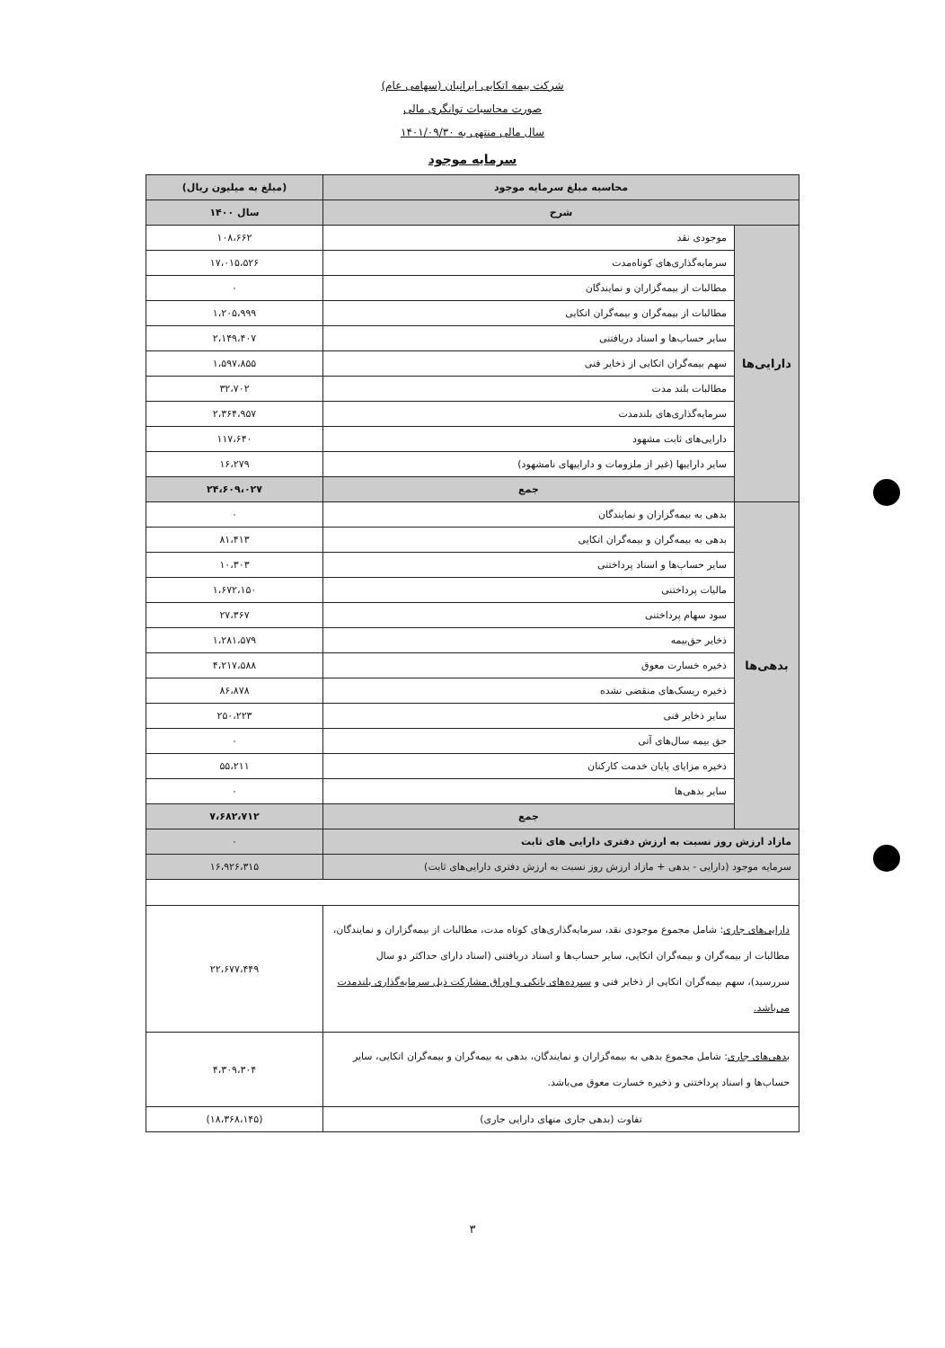شرکت بیمه اتکایی ایرانیان (سهامی عام)
صورت محاسبات توانگری مالی
سال مالی منتهی به ۱۴۰۱/۰۹/۳۰
سرمایه موجود
| محاسبه مبلغ سرمایه موجود | | (مبلغ به میلیون ریال) |
| --- | --- | --- |
| شرح | | سال ۱۴۰۰ |
| دارایی‌ها | موجودی نقد | ۱۰۸،۶۶۲ |
| | سرمایه‌گذاری‌های کوتاه‌مدت | ۱۷،۰۱۵،۵۲۶ |
| | مطالبات از بیمه‌گزاران و نمایندگان | ۰ |
| | مطالبات از بیمه‌گران و بیمه‌گران اتکایی | ۱،۲۰۵،۹۹۹ |
| | سایر حساب‌ها و اسناد دریافتنی | ۲،۱۴۹،۴۰۷ |
| | سهم بیمه‌گران اتکایی از ذخایر فنی | ۱،۵۹۷،۸۵۵ |
| | مطالبات بلند مدت | ۳۲،۷۰۲ |
| | سرمایه‌گذاری‌های بلندمدت | ۲،۳۶۴،۹۵۷ |
| | دارایی‌های ثابت مشهود | ۱۱۷،۶۴۰ |
| | سایر داراییها (غیر از ملزومات و داراییهای نامشهود) | ۱۶،۲۷۹ |
| | جمع | ۲۴،۶۰۹،۰۲۷ |
| بدهی‌ها | بدهی به بیمه‌گزاران و نمایندگان | ۰ |
| | بدهی به بیمه‌گران و بیمه‌گران اتکایی | ۸۱،۴۱۳ |
| | سایر حساب‌ها و اسناد پرداختنی | ۱۰،۳۰۳ |
| | مالیات پرداختنی | ۱،۶۷۲،۱۵۰ |
| | سود سهام پرداختنی | ۲۷،۳۶۷ |
| | ذخایر حق‌بیمه | ۱،۲۸۱،۵۷۹ |
| | ذخیره خسارت معوق | ۴،۲۱۷،۵۸۸ |
| | ذخیره ریسک‌های منقضی نشده | ۸۶،۸۷۸ |
| | سایر ذخایر فنی | ۲۵۰،۲۲۳ |
| | حق بیمه سال‌های آتی | ۰ |
| | ذخیره مزایای پایان خدمت کارکنان | ۵۵،۲۱۱ |
| | سایر بدهی‌ها | ۰ |
| | جمع | ۷،۶۸۲،۷۱۲ |
| مازاد ارزش روز نسبت به ارزش دفتری دارایی های ثابت | | ۰ |
| سرمایه موجود (دارایی - بدهی + مازاد ارزش روز نسبت به ارزش دفتری دارایی‌های ثابت) | | ۱۶،۹۲۶،۳۱۵ |
| دارایی‌های جاری : شامل مجموع موجودی نقد، سرمایه‌گذاری‌های کوتاه مدت، مطالبات از بیمه‌گزاران و نمایندگان، مطالبات از بیمه‌گران و بیمه‌گران اتکایی، سایر حساب‌ها و اسناد دریافتنی (اسناد دارای حداکثر دو سال سررسید)، سهم بیمه‌گران اتکایی از ذخایر فنی و سپرده‌های بانکی و اوراق مشارکت ذیل سرمایه‌گذاری بلندمدت می‌باشد. | | ۲۲،۶۷۷،۴۴۹ |
| بدهی‌های جاری : شامل مجموع بدهی به بیمه‌گزاران و نمایندگان، بدهی به بیمه‌گران و بیمه‌گران اتکایی، سایر حساب‌ها و اسناد پرداختنی و ذخیره خسارت معوق می‌باشد. | | ۴،۳۰۹،۳۰۴ |
| تفاوت (بدهی جاری منهای دارایی جاری) | | (۱۸،۳۶۸،۱۴۵) |
۳